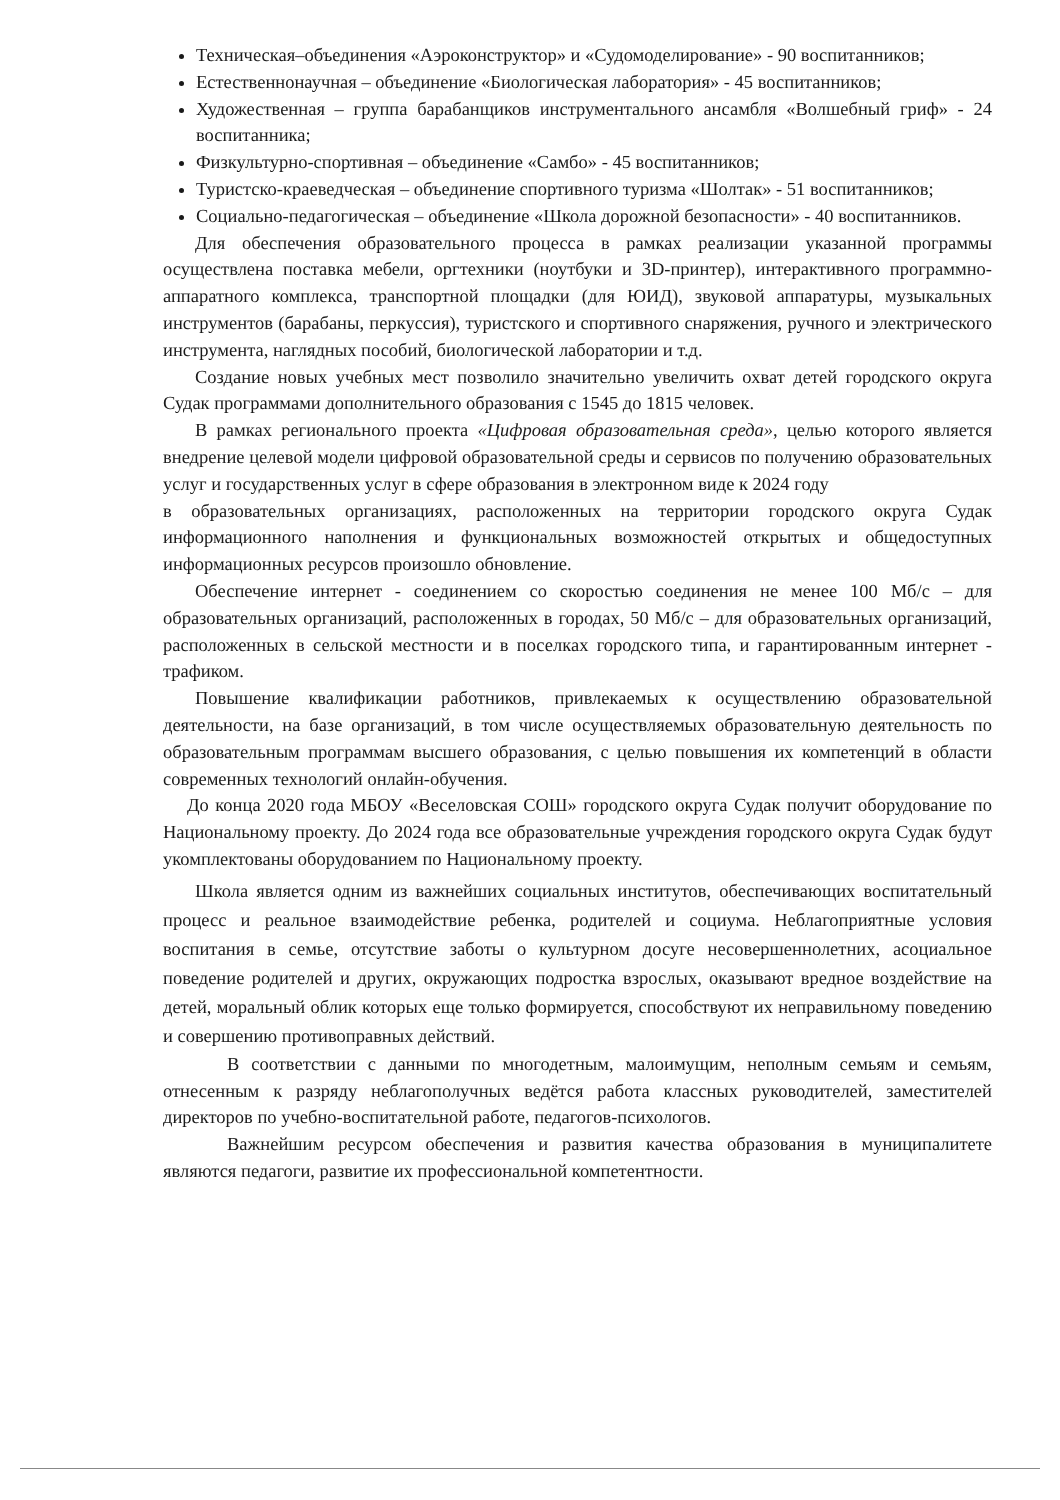Техническая–объединения «Аэроконструктор» и «Судомоделирование» - 90 воспитанников;
Естественнонаучная – объединение «Биологическая лаборатория» - 45 воспитанников;
Художественная – группа барабанщиков инструментального ансамбля «Волшебный гриф» - 24 воспитанника;
Физкультурно-спортивная – объединение «Самбо» - 45 воспитанников;
Туристско-краеведческая – объединение спортивного туризма «Шолтак» - 51 воспитанников;
Социально-педагогическая – объединение «Школа дорожной безопасности» - 40 воспитанников.
Для обеспечения образовательного процесса в рамках реализации указанной программы осуществлена поставка мебели, оргтехники (ноутбуки и 3D-принтер), интерактивного программно-аппаратного комплекса, транспортной площадки (для ЮИД), звуковой аппаратуры, музыкальных инструментов (барабаны, перкуссия), туристского и спортивного снаряжения, ручного и электрического инструмента, наглядных пособий, биологической лаборатории и т.д.
Создание новых учебных мест позволило значительно увеличить охват детей городского округа Судак программами дополнительного образования с 1545 до 1815 человек.
В рамках регионального проекта «Цифровая образовательная среда», целью которого является внедрение целевой модели цифровой образовательной среды и сервисов по получению образовательных услуг и государственных услуг в сфере образования в электронном виде к 2024 году
в образовательных организациях, расположенных на территории городского округа Судак информационного наполнения и функциональных возможностей открытых и общедоступных информационных ресурсов произошло обновление.
Обеспечение интернет - соединением со скоростью соединения не менее 100 Мб/с – для образовательных организаций, расположенных в городах, 50 Мб/с – для образовательных организаций, расположенных в сельской местности и в поселках городского типа, и гарантированным интернет - трафиком.
Повышение квалификации работников, привлекаемых к осуществлению образовательной деятельности, на базе организаций, в том числе осуществляемых образовательную деятельность по образовательным программам высшего образования, с целью повышения их компетенций в области современных технологий онлайн-обучения.
До конца 2020 года МБОУ «Веселовская СОШ» городского округа Судак получит оборудование по Национальному проекту. До 2024 года все образовательные учреждения городского округа Судак будут укомплектованы оборудованием по Национальному проекту.
Школа является одним из важнейших социальных институтов, обеспечивающих воспитательный процесс и реальное взаимодействие ребенка, родителей и социума. Неблагоприятные условия воспитания в семье, отсутствие заботы о культурном досуге несовершеннолетних, асоциальное поведение родителей и других, окружающих подростка взрослых, оказывают вредное воздействие на детей, моральный облик которых еще только формируется, способствуют их неправильному поведению и совершению противоправных действий.
В соответствии с данными по многодетным, малоимущим, неполным семьям и семьям, отнесенным к разряду неблагополучных ведётся работа классных руководителей, заместителей директоров по учебно-воспитательной работе, педагогов-психологов.
Важнейшим ресурсом обеспечения и развития качества образования в муниципалитете являются педагоги, развитие их профессиональной компетентности.